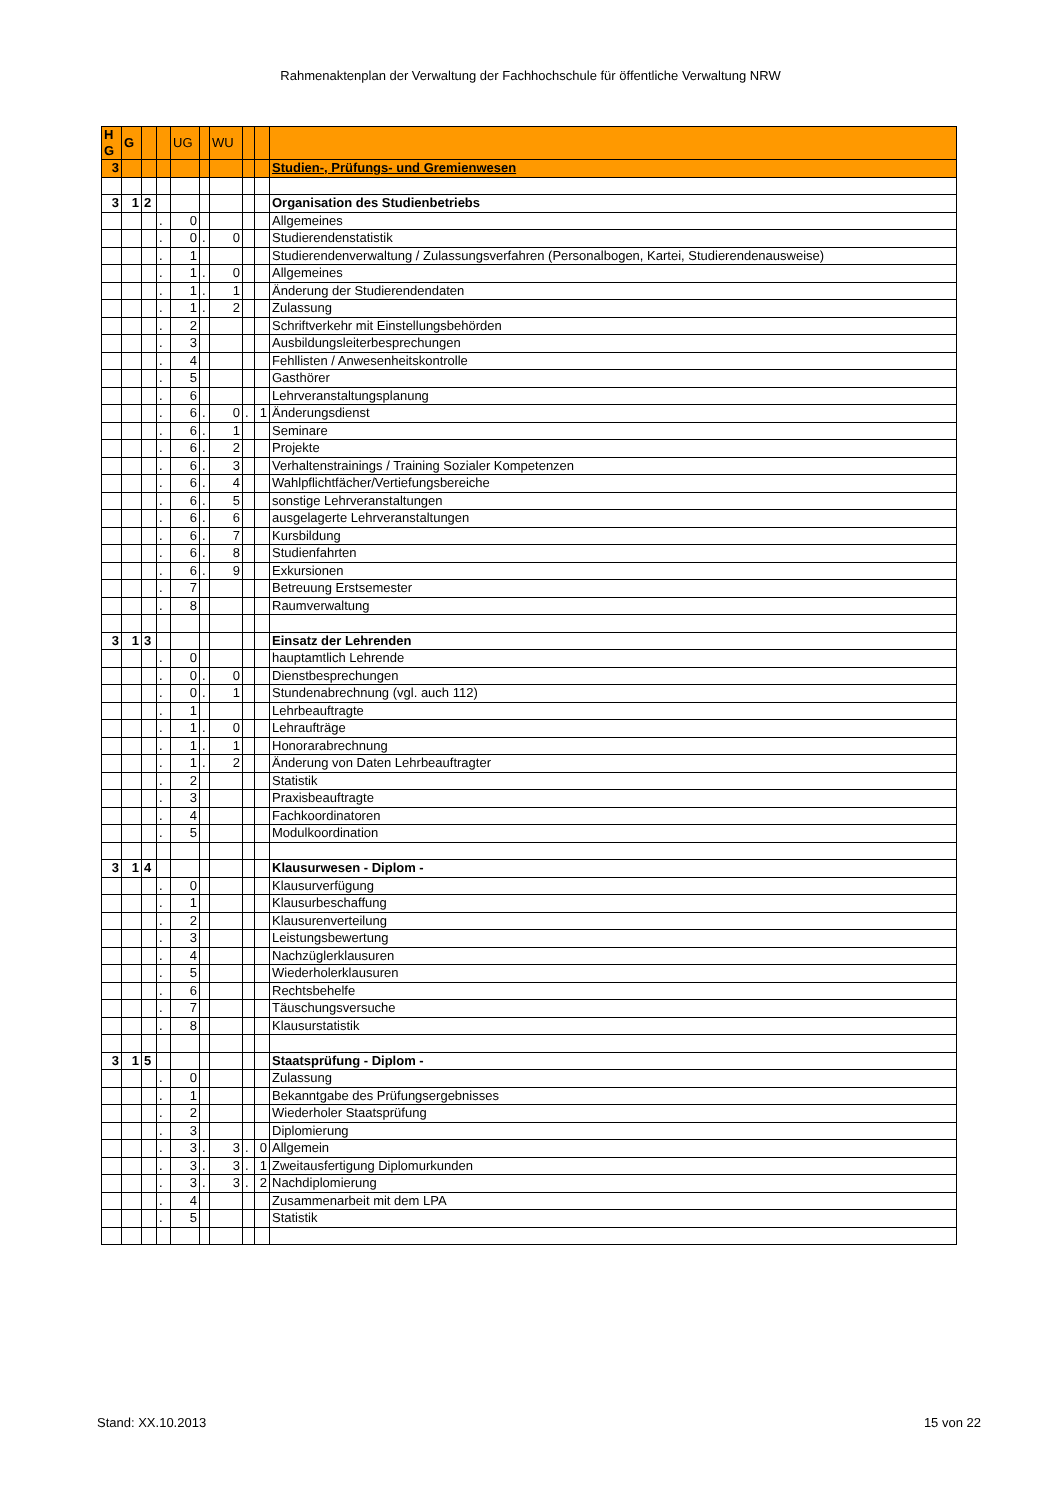Rahmenaktenplan der Verwaltung der Fachhochschule für öffentliche Verwaltung NRW
| H G | G | | | UG | | WU | | | |
| 3 | | | | | | | | | Studien-, Prüfungs- und Gremienwesen |
| 3 | 1 | 2 | | | | | | | Organisation des Studienbetriebs |
| | | | . | 0 | | | | | Allgemeines |
| | | | . | 0 | . | 0 | | | Studierendenstatistik |
| | | | . | 1 | | | | | Studierendenverwaltung / Zulassungsverfahren (Personalbogen, Kartei, Studierendenausweise) |
| | | | . | 1 | . | 0 | | | Allgemeines |
| | | | . | 1 | . | 1 | | | Änderung der Studierendendaten |
| | | | . | 1 | . | 2 | | | Zulassung |
| | | | . | 2 | | | | | Schriftverkehr mit Einstellungsbehörden |
| | | | . | 3 | | | | | Ausbildungsleiterbesprechungen |
| | | | . | 4 | | | | | Fehllisten / Anwesenheitskontrolle |
| | | | . | 5 | | | | | Gasthörer |
| | | | . | 6 | | | | | Lehrveranstaltungsplanung |
| | | | . | 6 | . | 0 | . | 1 | Änderungsdienst |
| | | | . | 6 | . | 1 | | | Seminare |
| | | | . | 6 | . | 2 | | | Projekte |
| | | | . | 6 | . | 3 | | | Verhaltenstrainings / Training Sozialer Kompetenzen |
| | | | . | 6 | . | 4 | | | Wahlpflichtfächer/Vertiefungsbereiche |
| | | | . | 6 | . | 5 | | | sonstige Lehrveranstaltungen |
| | | | . | 6 | . | 6 | | | ausgelagerte Lehrveranstaltungen |
| | | | . | 6 | . | 7 | | | Kursbildung |
| | | | . | 6 | . | 8 | | | Studienfahrten |
| | | | . | 6 | . | 9 | | | Exkursionen |
| | | | . | 7 | | | | | Betreuung Erstsemester |
| | | | . | 8 | | | | | Raumverwaltung |
| 3 | 1 | 3 | | | | | | | Einsatz der Lehrenden |
| | | | . | 0 | | | | | hauptamtlich Lehrende |
| | | | . | 0 | . | 0 | | | Dienstbesprechungen |
| | | | . | 0 | . | 1 | | | Stundenabrechnung (vgl. auch 112) |
| | | | . | 1 | | | | | Lehrbeauftragte |
| | | | . | 1 | . | 0 | | | Lehraufträge |
| | | | . | 1 | . | 1 | | | Honorarabrechnung |
| | | | . | 1 | . | 2 | | | Änderung von Daten Lehrbeauftragter |
| | | | . | 2 | | | | | Statistik |
| | | | . | 3 | | | | | Praxisbeauftragte |
| | | | . | 4 | | | | | Fachkoordinatoren |
| | | | . | 5 | | | | | Modulkoordination |
| 3 | 1 | 4 | | | | | | | Klausurwesen - Diplom - |
| | | | . | 0 | | | | | Klausurverfügung |
| | | | . | 1 | | | | | Klausurbeschaffung |
| | | | . | 2 | | | | | Klausurenverteilung |
| | | | . | 3 | | | | | Leistungsbewertung |
| | | | . | 4 | | | | | Nachzüglerklausuren |
| | | | . | 5 | | | | | Wiederholerklausuren |
| | | | . | 6 | | | | | Rechtsbehelfe |
| | | | . | 7 | | | | | Täuschungsversuche |
| | | | . | 8 | | | | | Klausurstatistik |
| 3 | 1 | 5 | | | | | | | Staatsprüfung - Diplom - |
| | | | . | 0 | | | | | Zulassung |
| | | | . | 1 | | | | | Bekanntgabe des Prüfungsergebnisses |
| | | | . | 2 | | | | | Wiederholer Staatsprüfung |
| | | | . | 3 | | | | | Diplomierung |
| | | | . | 3 | . | 3 | . | 0 | Allgemein |
| | | | . | 3 | . | 3 | . | 1 | Zweitausfertigung Diplomurkunden |
| | | | . | 3 | . | 3 | . | 2 | Nachdiplomierung |
| | | | . | 4 | | | | | Zusammenarbeit mit dem LPA |
| | | | . | 5 | | | | | Statistik |
Stand: XX.10.2013 15 von 22